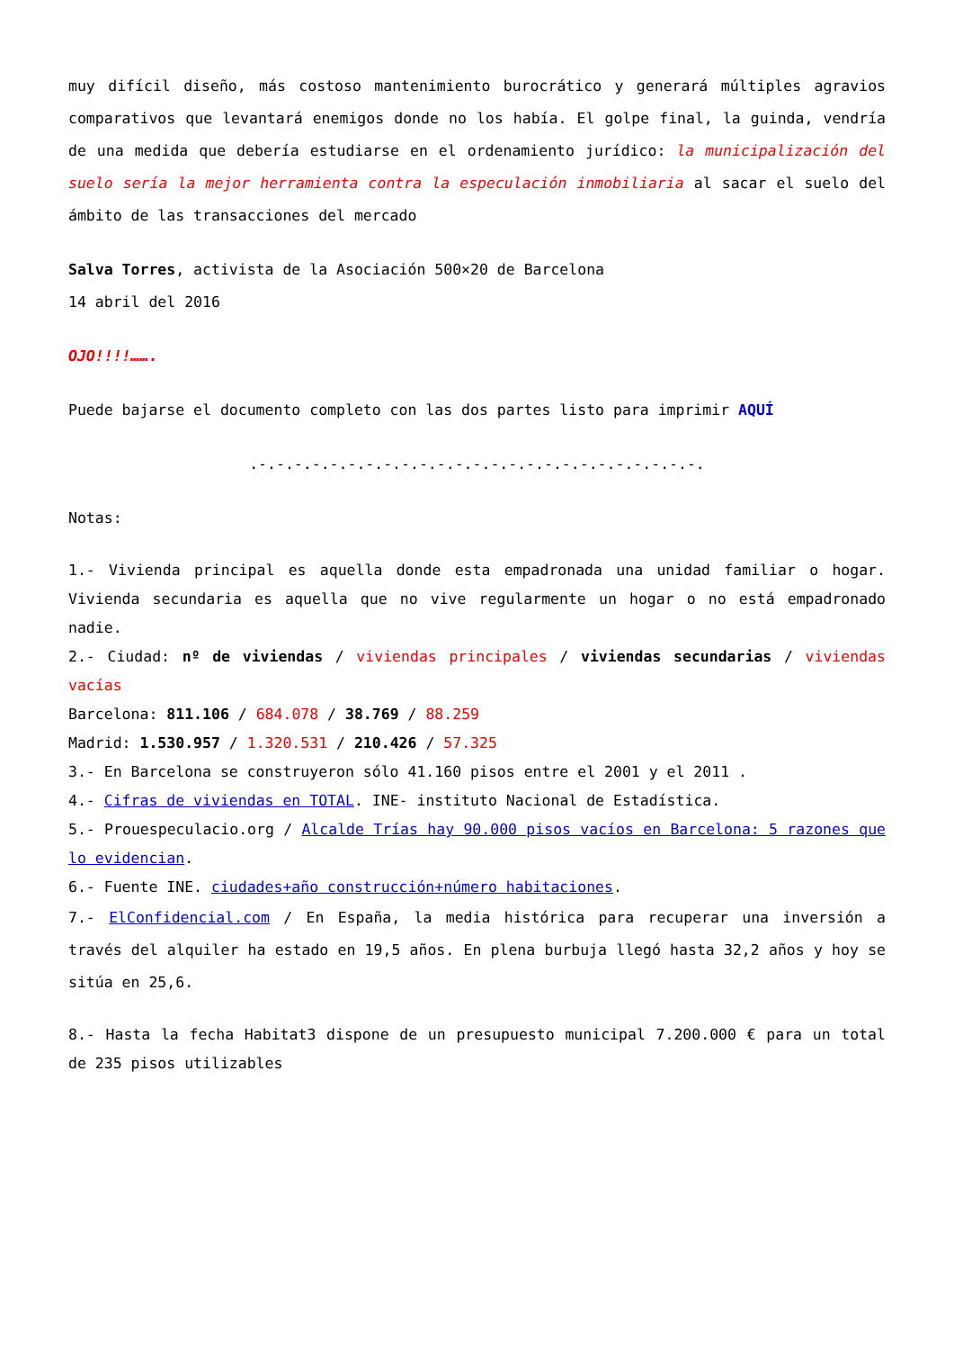muy difícil diseño, más costoso mantenimiento burocrático y generará múltiples agravios comparativos que levantará enemigos donde no los había. El golpe final, la guinda, vendría de una medida que debería estudiarse en el ordenamiento jurídico: la municipalización del suelo sería la mejor herramienta contra la especulación inmobiliaria al sacar el suelo del ámbito de las transacciones del mercado
Salva Torres, activista de la Asociación 500×20 de Barcelona
14 abril del 2016
OJO!!!!…….
Puede bajarse el documento completo con las dos partes listo para imprimir AQUÍ
.-.-.-.-.-.-.-.-.-.-.-.-.-.-.-.-.-.-.-.-.-.-.-.-.-.
Notas:
1.- Vivienda principal es aquella donde esta empadronada una unidad familiar o hogar. Vivienda secundaria es aquella que no vive regularmente un hogar o no está empadronado nadie.
2.- Ciudad: nº de viviendas / viviendas principales / viviendas secundarias / viviendas vacías
Barcelona: 811.106 / 684.078 / 38.769 / 88.259
Madrid: 1.530.957 / 1.320.531 / 210.426 / 57.325
3.- En Barcelona se construyeron sólo 41.160 pisos entre el 2001 y el 2011 .
4.- Cifras de viviendas en TOTAL. INE- instituto Nacional de Estadística.
5.- Prouespeculacio.org / Alcalde Trías hay 90.000 pisos vacíos en Barcelona: 5 razones que lo evidencian.
6.- Fuente INE. ciudades+año construcción+número habitaciones.
7.- ElConfidencial.com / En España, la media histórica para recuperar una inversión a través del alquiler ha estado en 19,5 años. En plena burbuja llegó hasta 32,2 años y hoy se sitúa en 25,6.
8.- Hasta la fecha Habitat3 dispone de un presupuesto municipal 7.200.000 € para un total de 235 pisos utilizables